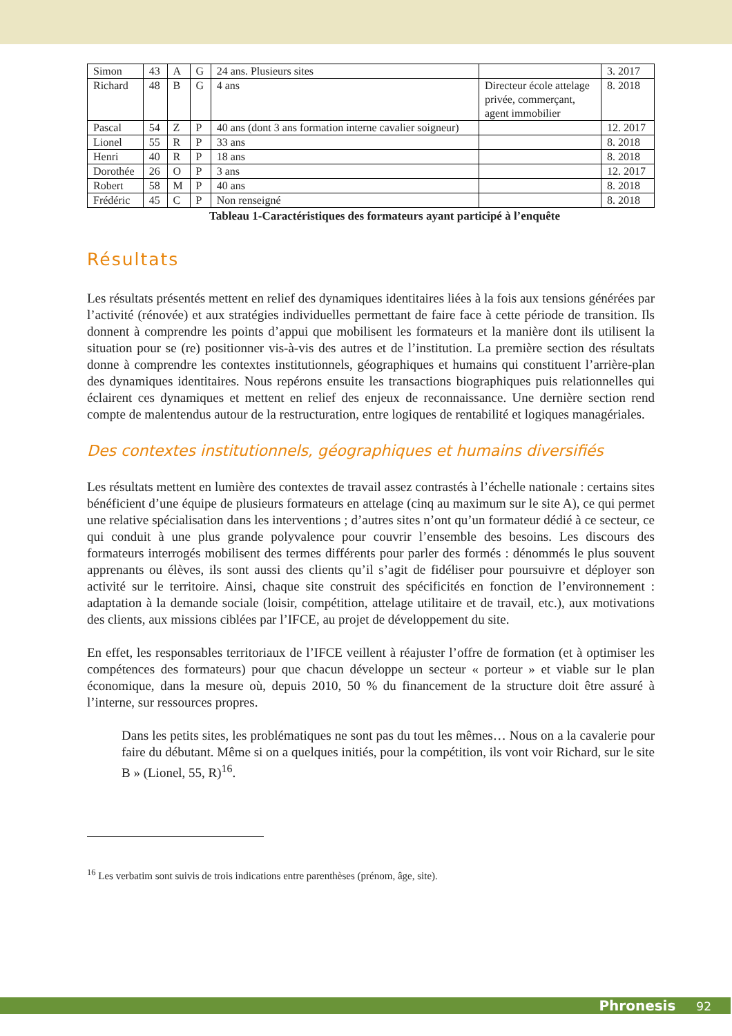| Simon | 43 | A | G | 24 ans. Plusieurs sites | | 3. 2017 |
| Richard | 48 | B | G | 4 ans | Directeur école attelage privée, commerçant, agent immobilier | 8. 2018 |
| Pascal | 54 | Z | P | 40 ans (dont 3 ans formation interne cavalier soigneur) | | 12. 2017 |
| Lionel | 55 | R | P | 33 ans | | 8. 2018 |
| Henri | 40 | R | P | 18 ans | | 8. 2018 |
| Dorothée | 26 | O | P | 3 ans | | 12. 2017 |
| Robert | 58 | M | P | 40 ans | | 8. 2018 |
| Frédéric | 45 | C | P | Non renseigné | | 8. 2018 |
Tableau 1-Caractéristiques des formateurs ayant participé à l’enquête
Résultats
Les résultats présentés mettent en relief des dynamiques identitaires liées à la fois aux tensions générées par l’activité (rénovée) et aux stratégies individuelles permettant de faire face à cette période de transition. Ils donnent à comprendre les points d’appui que mobilisent les formateurs et la manière dont ils utilisent la situation pour se (re) positionner vis-à-vis des autres et de l’institution. La première section des résultats donne à comprendre les contextes institutionnels, géographiques et humains qui constituent l’arrière-plan des dynamiques identitaires. Nous repérons ensuite les transactions biographiques puis relationnelles qui éclairent ces dynamiques et mettent en relief des enjeux de reconnaissance. Une dernière section rend compte de malentendus autour de la restructuration, entre logiques de rentabilité et logiques managériales.
Des contextes institutionnels, géographiques et humains diversifiés
Les résultats mettent en lumière des contextes de travail assez contrastés à l’échelle nationale : certains sites bénéficient d’une équipe de plusieurs formateurs en attelage (cinq au maximum sur le site A), ce qui permet une relative spécialisation dans les interventions ; d’autres sites n’ont qu’un formateur dédié à ce secteur, ce qui conduit à une plus grande polyvalence pour couvrir l’ensemble des besoins. Les discours des formateurs interrogés mobilisent des termes différents pour parler des formés : dénommés le plus souvent apprenants ou élèves, ils sont aussi des clients qu’il s’agit de fidéliser pour poursuivre et déployer son activité sur le territoire. Ainsi, chaque site construit des spécificités en fonction de l’environnement : adaptation à la demande sociale (loisir, compétition, attelage utilitaire et de travail, etc.), aux motivations des clients, aux missions ciblées par l’IFCE, au projet de développement du site.
En effet, les responsables territoriaux de l’IFCE veillent à réajuster l’offre de formation (et à optimiser les compétences des formateurs) pour que chacun développe un secteur « porteur » et viable sur le plan économique, dans la mesure où, depuis 2010, 50 % du financement de la structure doit être assuré à l’interne, sur ressources propres.
Dans les petits sites, les problématiques ne sont pas du tout les mêmes… Nous on a la cavalerie pour faire du débutant. Même si on a quelques initiés, pour la compétition, ils vont voir Richard, sur le site B » (Lionel, 55, R)<sup>16</sup>.
<sup>16</sup> Les verbatim sont suivis de trois indications entre parenthèses (prénom, âge, site).
Phronesis 92